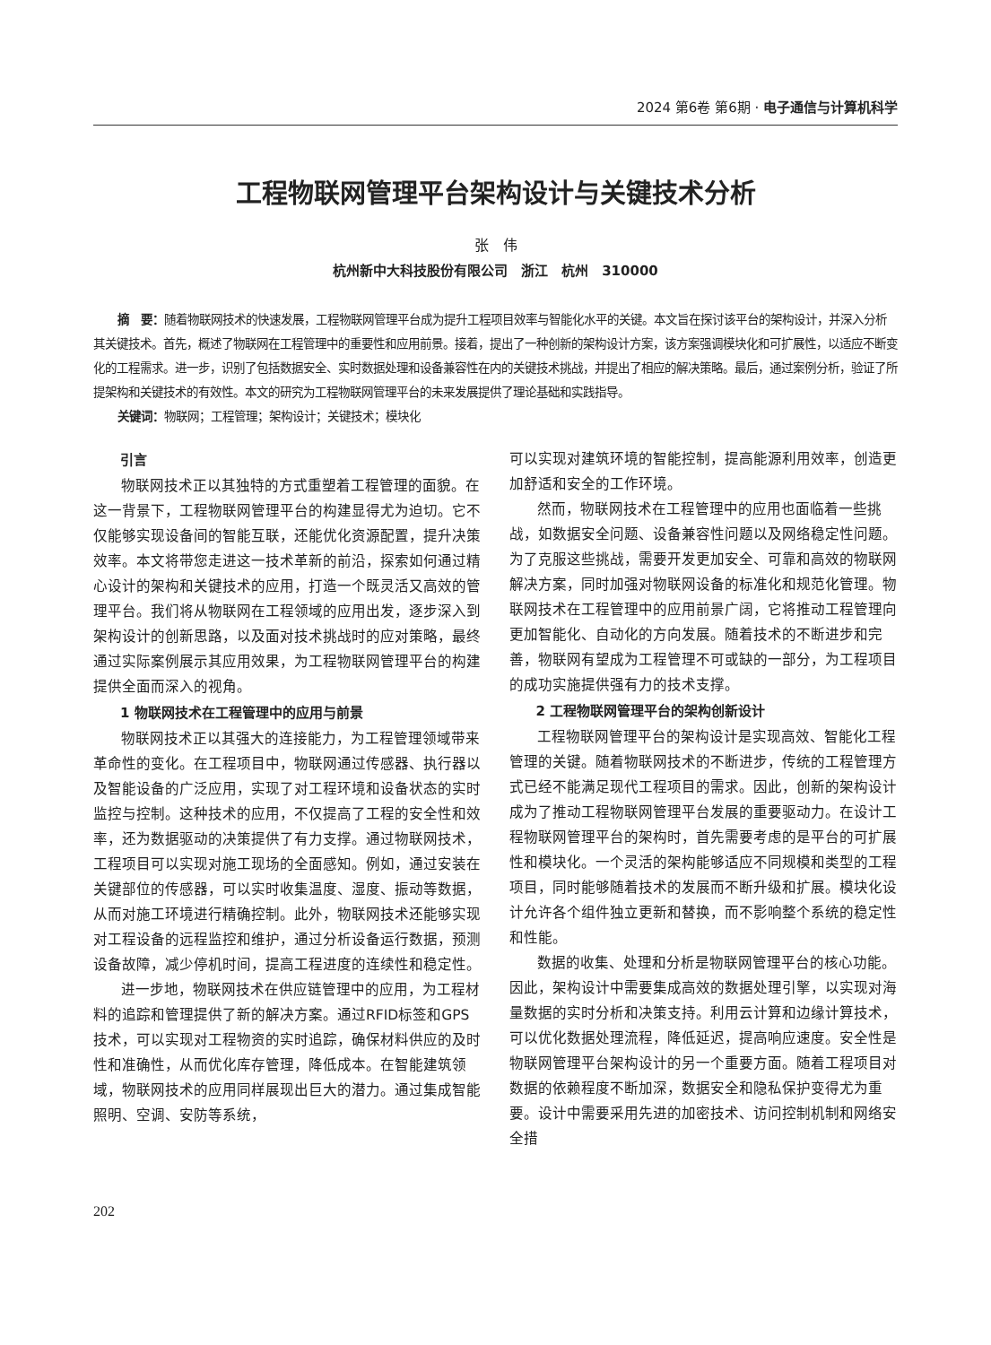2024 第6卷 第6期 · 电子通信与计算机科学
工程物联网管理平台架构设计与关键技术分析
张　伟
杭州新中大科技股份有限公司　浙江　杭州　310000
摘　要：随着物联网技术的快速发展，工程物联网管理平台成为提升工程项目效率与智能化水平的关键。本文旨在探讨该平台的架构设计，并深入分析其关键技术。首先，概述了物联网在工程管理中的重要性和应用前景。接着，提出了一种创新的架构设计方案，该方案强调模块化和可扩展性，以适应不断变化的工程需求。进一步，识别了包括数据安全、实时数据处理和设备兼容性在内的关键技术挑战，并提出了相应的解决策略。最后，通过案例分析，验证了所提架构和关键技术的有效性。本文的研究为工程物联网管理平台的未来发展提供了理论基础和实践指导。
关键词：物联网；工程管理；架构设计；关键技术；模块化
引言
物联网技术正以其独特的方式重塑着工程管理的面貌。在这一背景下，工程物联网管理平台的构建显得尤为迫切。它不仅能够实现设备间的智能互联，还能优化资源配置，提升决策效率。本文将带您走进这一技术革新的前沿，探索如何通过精心设计的架构和关键技术的应用，打造一个既灵活又高效的管理平台。我们将从物联网在工程领域的应用出发，逐步深入到架构设计的创新思路，以及面对技术挑战时的应对策略，最终通过实际案例展示其应用效果，为工程物联网管理平台的构建提供全面而深入的视角。
1 物联网技术在工程管理中的应用与前景
物联网技术正以其强大的连接能力，为工程管理领域带来革命性的变化。在工程项目中，物联网通过传感器、执行器以及智能设备的广泛应用，实现了对工程环境和设备状态的实时监控与控制。这种技术的应用，不仅提高了工程的安全性和效率，还为数据驱动的决策提供了有力支撑。通过物联网技术，工程项目可以实现对施工现场的全面感知。例如，通过安装在关键部位的传感器，可以实时收集温度、湿度、振动等数据，从而对施工环境进行精确控制。此外，物联网技术还能够实现对工程设备的远程监控和维护，通过分析设备运行数据，预测设备故障，减少停机时间，提高工程进度的连续性和稳定性。
进一步地，物联网技术在供应链管理中的应用，为工程材料的追踪和管理提供了新的解决方案。通过RFID标签和GPS技术，可以实现对工程物资的实时追踪，确保材料供应的及时性和准确性，从而优化库存管理，降低成本。在智能建筑领域，物联网技术的应用同样展现出巨大的潜力。通过集成智能照明、空调、安防等系统，
可以实现对建筑环境的智能控制，提高能源利用效率，创造更加舒适和安全的工作环境。
然而，物联网技术在工程管理中的应用也面临着一些挑战，如数据安全问题、设备兼容性问题以及网络稳定性问题。为了克服这些挑战，需要开发更加安全、可靠和高效的物联网解决方案，同时加强对物联网设备的标准化和规范化管理。物联网技术在工程管理中的应用前景广阔，它将推动工程管理向更加智能化、自动化的方向发展。随着技术的不断进步和完善，物联网有望成为工程管理不可或缺的一部分，为工程项目的成功实施提供强有力的技术支撑。
2 工程物联网管理平台的架构创新设计
工程物联网管理平台的架构设计是实现高效、智能化工程管理的关键。随着物联网技术的不断进步，传统的工程管理方式已经不能满足现代工程项目的需求。因此，创新的架构设计成为了推动工程物联网管理平台发展的重要驱动力。在设计工程物联网管理平台的架构时，首先需要考虑的是平台的可扩展性和模块化。一个灵活的架构能够适应不同规模和类型的工程项目，同时能够随着技术的发展而不断升级和扩展。模块化设计允许各个组件独立更新和替换，而不影响整个系统的稳定性和性能。
数据的收集、处理和分析是物联网管理平台的核心功能。因此，架构设计中需要集成高效的数据处理引擎，以实现对海量数据的实时分析和决策支持。利用云计算和边缘计算技术，可以优化数据处理流程，降低延迟，提高响应速度。安全性是物联网管理平台架构设计的另一个重要方面。随着工程项目对数据的依赖程度不断加深，数据安全和隐私保护变得尤为重要。设计中需要采用先进的加密技术、访问控制机制和网络安全措
202